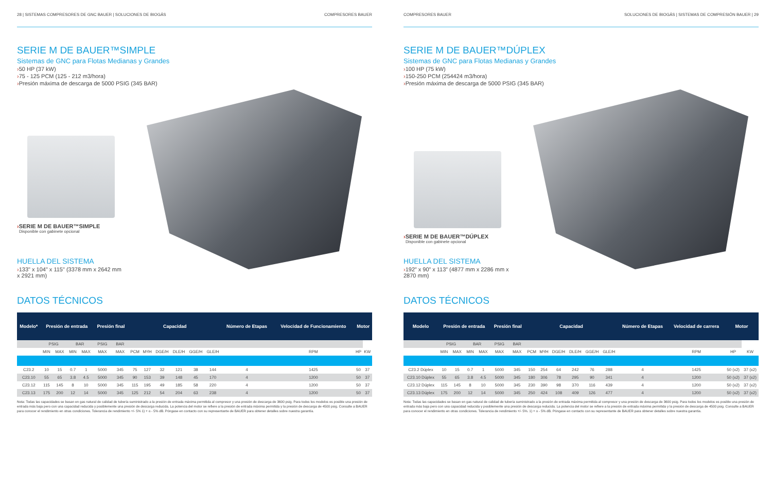28 | SISTEMAS COMPRESORES DE GNC BAUER | SOLUCIONES DE BIOGÁS COMPRESORES BAUER
SERIE M DE BAUER™SIMPLE
Sistemas de GNC para Flotas Medianas y Grandes
›50 HP (37 kW)
›75 - 125 PCM (125 - 212 m3/hora)
›Presión máxima de descarga de 5000 PSIG (345 BAR)
›SERIE M DE BAUER™SIMPLE
Disponible con gabinete opcional
HUELLA DEL SISTEMA
›133" x 104" x 115" (3378 mm x 2642 mm x 2921 mm)
DATOS TÉCNICOS
| Modelo* | Presión de entrada | | | | Presión final | | Capacidad | | | | | | Número de Etapas | Velocidad de Funcionamiento | Motor | |
| --- | --- | --- | --- | --- | --- | --- | --- | --- | --- | --- | --- | --- | --- | --- | --- | --- |
| | PSIG | | BAR | | PSIG | BAR | | | | | | | | | | |
| | MIN | MAX | MIN | MAX | MAX | MAX | PCM | M³/H | DGE/H | DLE/H | GGE/H | GLE/H | | RPM | HP | KW |
| C23.2 | 10 | 15 | 0.7 | 1 | 5000 | 345 | 75 | 127 | 32 | 121 | 38 | 144 | 4 | 1425 | 50 | 37 |
| C23.10 | 55 | 65 | 3.8 | 4.5 | 5000 | 345 | 90 | 153 | 39 | 148 | 45 | 170 | 4 | 1200 | 50 | 37 |
| C23.12 | 115 | 145 | 8 | 10 | 5000 | 345 | 115 | 195 | 49 | 185 | 58 | 220 | 4 | 1200 | 50 | 37 |
| C23.13 | 175 | 200 | 12 | 14 | 5000 | 345 | 125 | 212 | 54 | 204 | 63 | 238 | 4 | 1200 | 50 | 37 |
Nota: Todas las capacidades se basan en gas natural de calidad de tubería suministrado a la presión de entrada máxima permitida al compresor y una presión de descarga de 3600 psig. Para todos los modelos es posible una presión de entrada más baja pero con una capacidad reducida y posiblemente una presión de descarga reducida. La potencia del motor se refiere a la presión de entrada máxima permitida y la presión de descarga de 4500 psig. Consulte a BAUER para conocer el rendimiento en otras condiciones. Tolerancia de rendimiento +/- 5% 1) + o - 5% dB. Póngase en contacto con su representante de BAUER para obtener detalles sobre nuestra garantía.
COMPRESORES BAUER SOLUCIONES DE BIOGÁS | SISTEMAS DE COMPRESIÓN BAUER | 29
SERIE M DE BAUER™DÚPLEX
Sistemas de GNC para Flotas Medianas y Grandes
›100 HP (75 kW)
›150-250 PCM (254424 m3/hora)
›Presión máxima de descarga de 5000 PSIG (345 BAR)
›SERIE M DE BAUER™DÚPLEX
Disponible con gabinete opcional
HUELLA DEL SISTEMA
›192” x 90” x 113” (4877 mm x 2286 mm x 2870 mm)
DATOS TÉCNICOS
| Modelo | Presión de entrada | | | | Presión final | | Capacidad | | | | | | Número de Etapas | Velocidad de carrera | Motor | |
| --- | --- | --- | --- | --- | --- | --- | --- | --- | --- | --- | --- | --- | --- | --- | --- | --- |
| | PSIG | | BAR | | PSIG | BAR | | | | | | | | | | |
| | MIN | MAX | MIN | MAX | MAX | MAX | PCM | M³/H | DGE/H | DLE/H | GGE/H | GLE/H | | RPM | HP | KW |
| C23.2 Dúplex | 10 | 15 | 0.7 | 1 | 5000 | 345 | 150 | 254 | 64 | 242 | 76 | 288 | 4 | 1425 | 50 (x2) | 37 (x2) |
| C23.10 Dúplex | 55 | 65 | 3.8 | 4.5 | 5000 | 345 | 180 | 306 | 78 | 295 | 90 | 341 | 4 | 1200 | 50 (x2) | 37 (x2) |
| C23.12 Dúplex | 115 | 145 | 8 | 10 | 5000 | 345 | 230 | 390 | 98 | 370 | 116 | 439 | 4 | 1200 | 50 (x2) | 37 (x2) |
| C23.13 Dúplex | 175 | 200 | 12 | 14 | 5000 | 345 | 250 | 424 | 108 | 409 | 126 | 477 | 4 | 1200 | 50 (x2) | 37 (x2) |
Nota: Todas las capacidades se basan en gas natural de calidad de tubería suministrado a la presión de entrada máxima permitida al compresor y una presión de descarga de 3600 psig. Para todos los modelos es posible una presión de entrada más baja pero con una capacidad reducida y posiblemente una presión de descarga reducida. La potencia del motor se refiere a la presión de entrada máxima permitida y la presión de descarga de 4500 psig. Consulte a BAUER para conocer el rendimiento en otras condiciones. Tolerancia de rendimiento +/- 5%. 1) + o - 5% dB. Póngase en contacto con su representante de BAUER para obtener detalles sobre nuestra garantía.